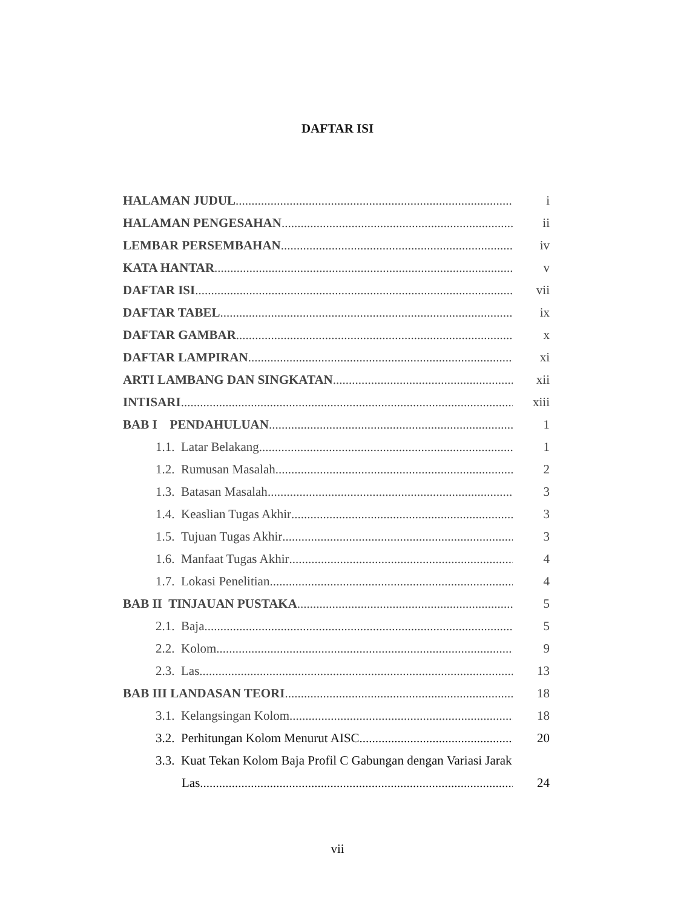DAFTAR ISI
HALAMAN JUDUL i
HALAMAN PENGESAHAN ii
LEMBAR PERSEMBAHAN iv
KATA HANTAR v
DAFTAR ISI vii
DAFTAR TABEL ix
DAFTAR GAMBAR x
DAFTAR LAMPIRAN xi
ARTI LAMBANG DAN SINGKATAN xii
INTISARI xiii
BAB I PENDAHULUAN 1
1.1. Latar Belakang 1
1.2. Rumusan Masalah 2
1.3. Batasan Masalah 3
1.4. Keaslian Tugas Akhir 3
1.5. Tujuan Tugas Akhir 3
1.6. Manfaat Tugas Akhir 4
1.7. Lokasi Penelitian 4
BAB II TINJAUAN PUSTAKA 5
2.1. Baja 5
2.2. Kolom 9
2.3. Las 13
BAB III LANDASAN TEORI 18
3.1. Kelangsingan Kolom 18
3.2. Perhitungan Kolom Menurut AISC 20
3.3. Kuat Tekan Kolom Baja Profil C Gabungan dengan Variasi Jarak
Las 24
vii